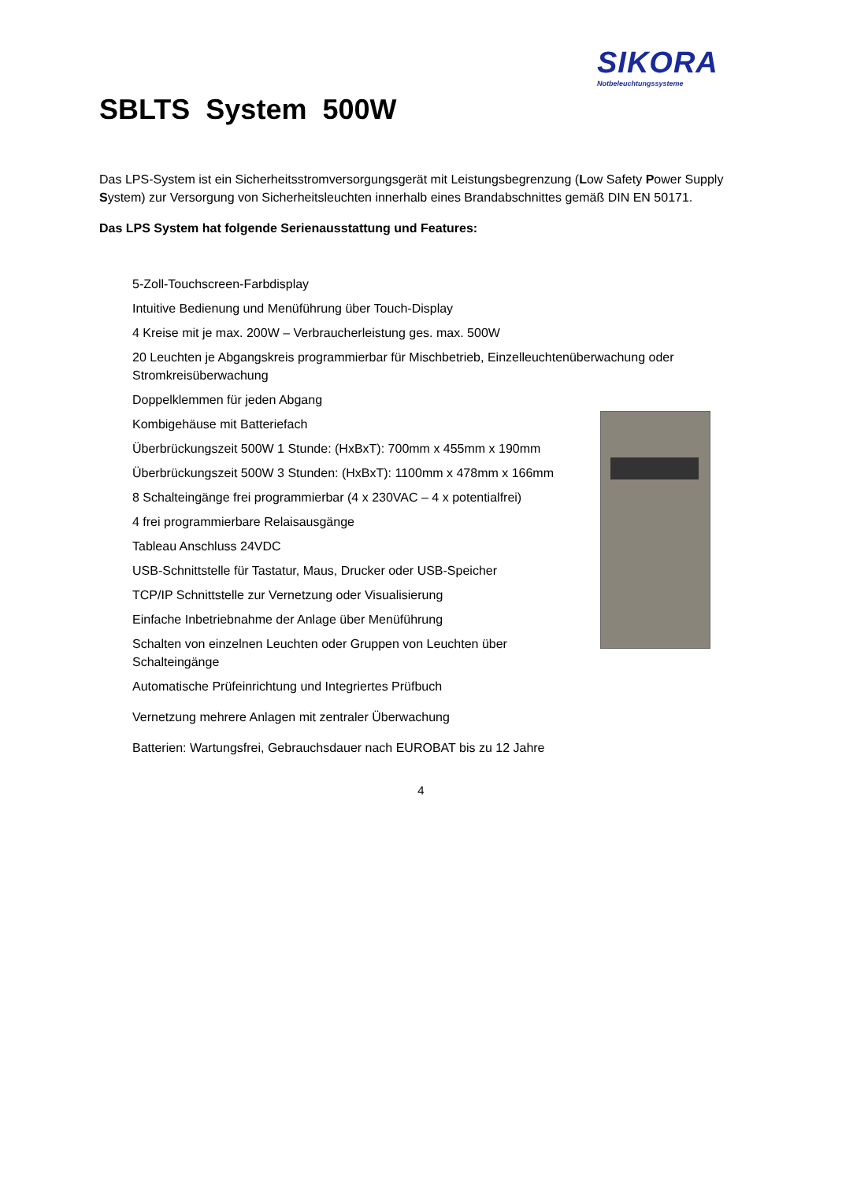SIKORA
Notbeleuchtungssysteme
SBLTS System 500W
Das LPS-System ist ein Sicherheitsstromversorgungsgerät mit Leistungsbegrenzung (Low Safety Power Supply System) zur Versorgung von Sicherheitsleuchten innerhalb eines Brandabschnittes gemäß DIN EN 50171.
Das LPS System hat folgende Serienausstattung und Features:
5-Zoll-Touchscreen-Farbdisplay
Intuitive Bedienung und Menüführung über Touch-Display
4 Kreise mit je max. 200W – Verbraucherleistung ges. max. 500W
20 Leuchten je Abgangskreis programmierbar für Mischbetrieb, Einzelleuchtenüberwachung oder Stromkreisüberwachung
Doppelklemmen für jeden Abgang
Kombigehäuse mit Batteriefach
Überbrückungszeit 500W 1 Stunde: (HxBxT): 700mm x 455mm x 190mm
Überbrückungszeit 500W 3 Stunden: (HxBxT): 1100mm x 478mm x 166mm
8 Schalteingänge frei programmierbar (4 x 230VAC – 4 x potentialfrei)
4 frei programmierbare Relaisausgänge
Tableau Anschluss 24VDC
USB-Schnittstelle für Tastatur, Maus, Drucker oder USB-Speicher
TCP/IP Schnittstelle zur Vernetzung oder Visualisierung
Einfache Inbetriebnahme der Anlage über Menüführung
Schalten von einzelnen Leuchten oder Gruppen von Leuchten über Schalteingänge
Automatische Prüfeinrichtung und Integriertes Prüfbuch
Vernetzung mehrere Anlagen mit zentraler Überwachung
Batterien: Wartungsfrei, Gebrauchsdauer nach EUROBAT bis zu 12 Jahre
4